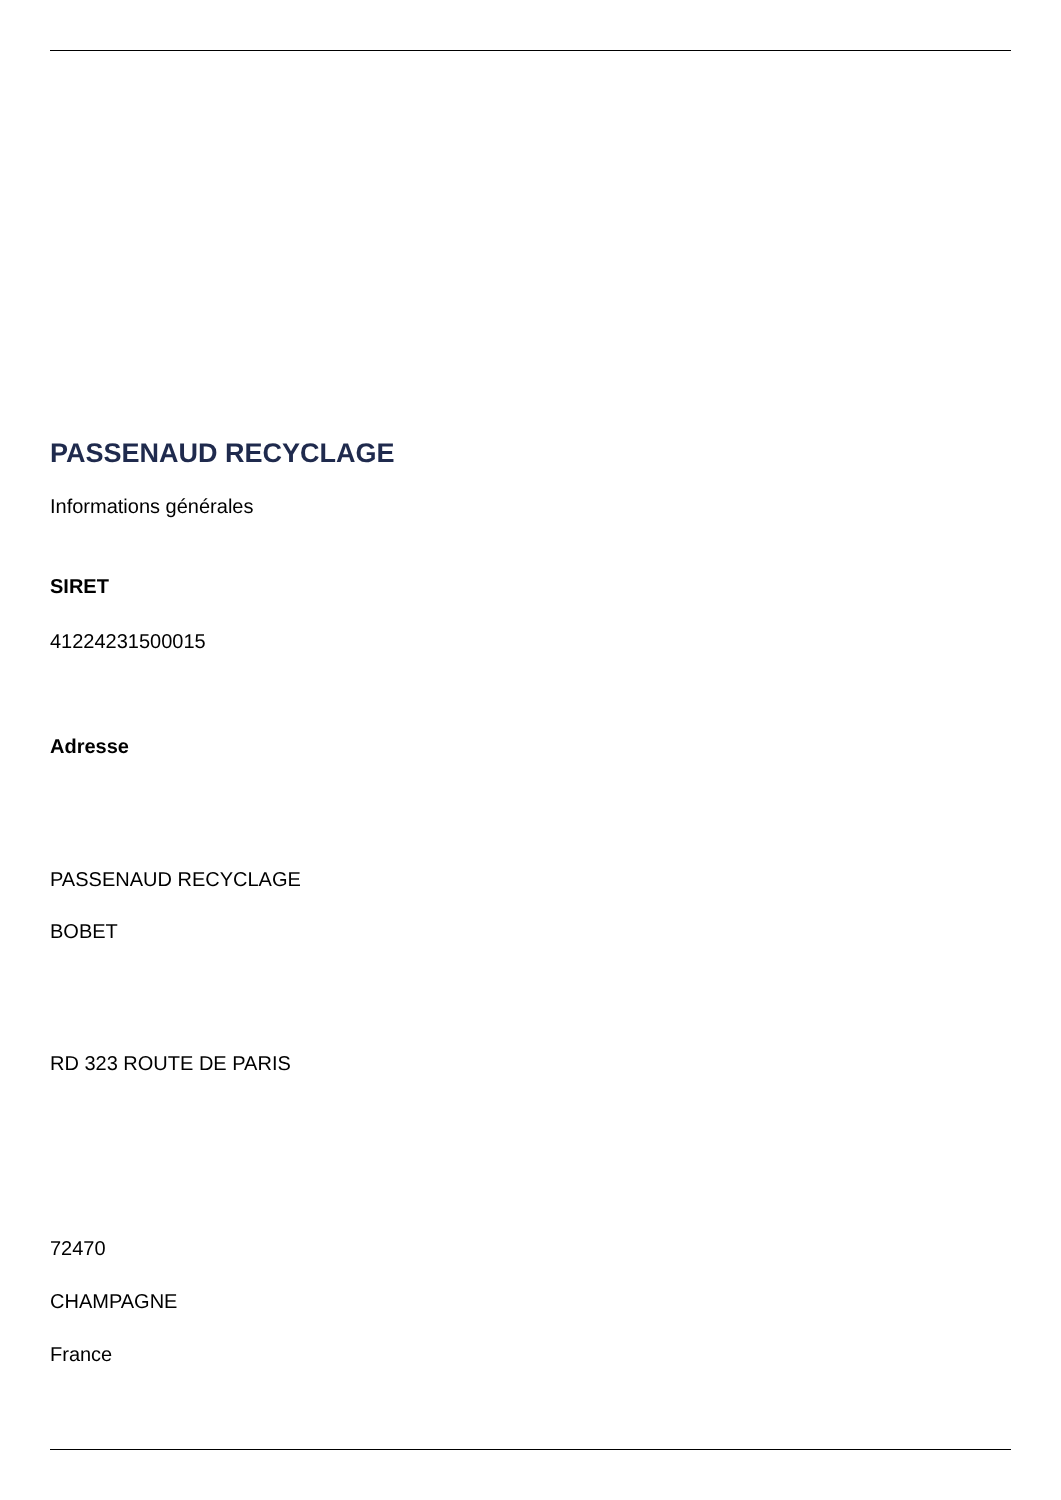PASSENAUD RECYCLAGE
Informations générales
SIRET
41224231500015
Adresse
PASSENAUD RECYCLAGE
BOBET
RD 323 ROUTE DE PARIS
72470
CHAMPAGNE
France